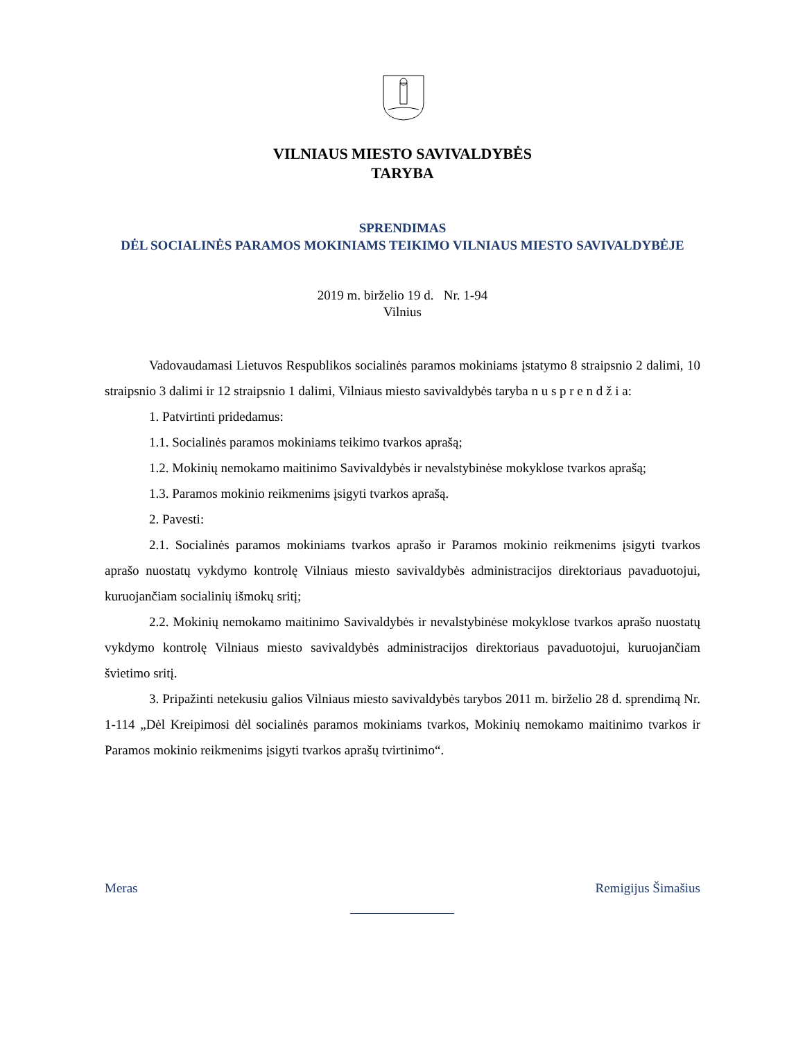VILNIAUS MIESTO SAVIVALDYBĖS
TARYBA
SPRENDIMAS
DĖL SOCIALINĖS PARAMOS MOKINIAMS TEIKIMO VILNIAUS MIESTO SAVIVALDYBĖJE
2019 m. birželio 19 d. Nr. 1-94
Vilnius
Vadovaudamasi Lietuvos Respublikos socialinės paramos mokiniams įstatymo 8 straipsnio 2 dalimi, 10 straipsnio 3 dalimi ir 12 straipsnio 1 dalimi, Vilniaus miesto savivaldybės taryba n u s p r e n d ž i a:
1. Patvirtinti pridedamus:
1.1. Socialinės paramos mokiniams teikimo tvarkos aprašą;
1.2. Mokinių nemokamo maitinimo Savivaldybės ir nevalstybinėse mokyklose tvarkos aprašą;
1.3. Paramos mokinio reikmenims įsigyti tvarkos aprašą.
2. Pavesti:
2.1. Socialinės paramos mokiniams tvarkos aprašo ir Paramos mokinio reikmenims įsigyti tvarkos aprašo nuostatų vykdymo kontrolę Vilniaus miesto savivaldybės administracijos direktoriaus pavaduotojui, kuruojančiam socialinių išmokų sritį;
2.2. Mokinių nemokamo maitinimo Savivaldybės ir nevalstybinėse mokyklose tvarkos aprašo nuostatų vykdymo kontrolę Vilniaus miesto savivaldybės administracijos direktoriaus pavaduotojui, kuruojančiam švietimo sritį.
3. Pripažinti netekusiu galios Vilniaus miesto savivaldybės tarybos 2011 m. birželio 28 d. sprendimą Nr. 1-114 „Dėl Kreipimosi dėl socialinės paramos mokiniams tvarkos, Mokinių nemokamo maitinimo tvarkos ir Paramos mokinio reikmenims įsigyti tvarkos aprašų tvirtinimo“.
Meras Remigijus Šimašius